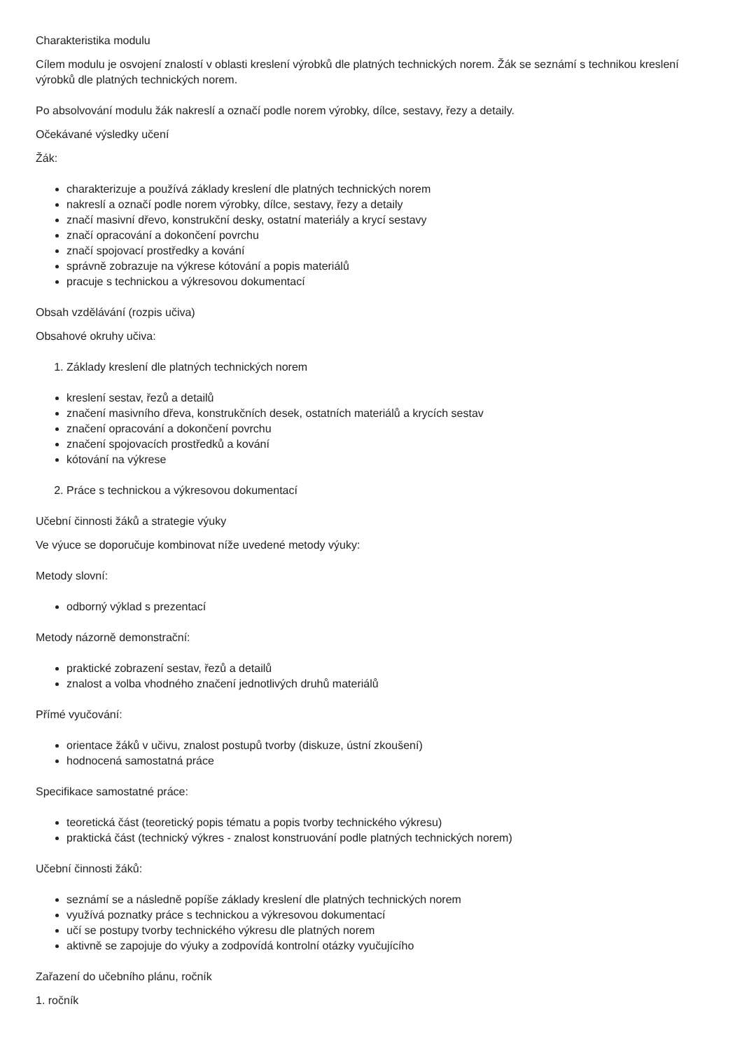Charakteristika modulu
Cílem modulu je osvojení znalostí v oblasti kreslení výrobků dle platných technických norem. Žák se seznámí s technikou kreslení výrobků dle platných technických norem.
Po absolvování modulu žák nakreslí a označí podle norem výrobky, dílce, sestavy, řezy a detaily.
Očekávané výsledky učení
Žák:
charakterizuje a používá základy kreslení dle platných technických norem
nakreslí a označí podle norem výrobky, dílce, sestavy, řezy a detaily
značí masivní dřevo, konstrukční desky, ostatní materiály a krycí sestavy
značí opracování a dokončení povrchu
značí spojovací prostředky a kování
správně zobrazuje na výkrese kótování a popis materiálů
pracuje s technickou a výkresovou dokumentací
Obsah vzdělávání (rozpis učiva)
Obsahové okruhy učiva:
1. Základy kreslení dle platných technických norem
kreslení sestav, řezů a detailů
značení masivního dřeva, konstrukčních desek, ostatních materiálů a krycích sestav
značení opracování a dokončení povrchu
značení spojovacích prostředků a kování
kótování na výkrese
2. Práce s technickou a výkresovou dokumentací
Učební činnosti žáků a strategie výuky
Ve výuce se doporučuje kombinovat níže uvedené metody výuky:
Metody slovní:
odborný výklad s prezentací
Metody názorně demonstrační:
praktické zobrazení sestav, řezů a detailů
znalost a volba vhodného značení jednotlivých druhů materiálů
Přímé vyučování:
orientace žáků v učivu, znalost postupů tvorby (diskuze, ústní zkoušení)
hodnocená samostatná práce
Specifikace samostatné práce:
teoretická část (teoretický popis tématu a popis tvorby technického výkresu)
praktická část (technický výkres - znalost konstruování podle platných technických norem)
Učební činnosti žáků:
seznámí se a následně popíše základy kreslení dle platných technických norem
využívá poznatky práce s technickou a výkresovou dokumentací
učí se postupy tvorby technického výkresu dle platných norem
aktivně se zapojuje do výuky a zodpovídá kontrolní otázky vyučujícího
Zařazení do učebního plánu, ročník
1. ročník